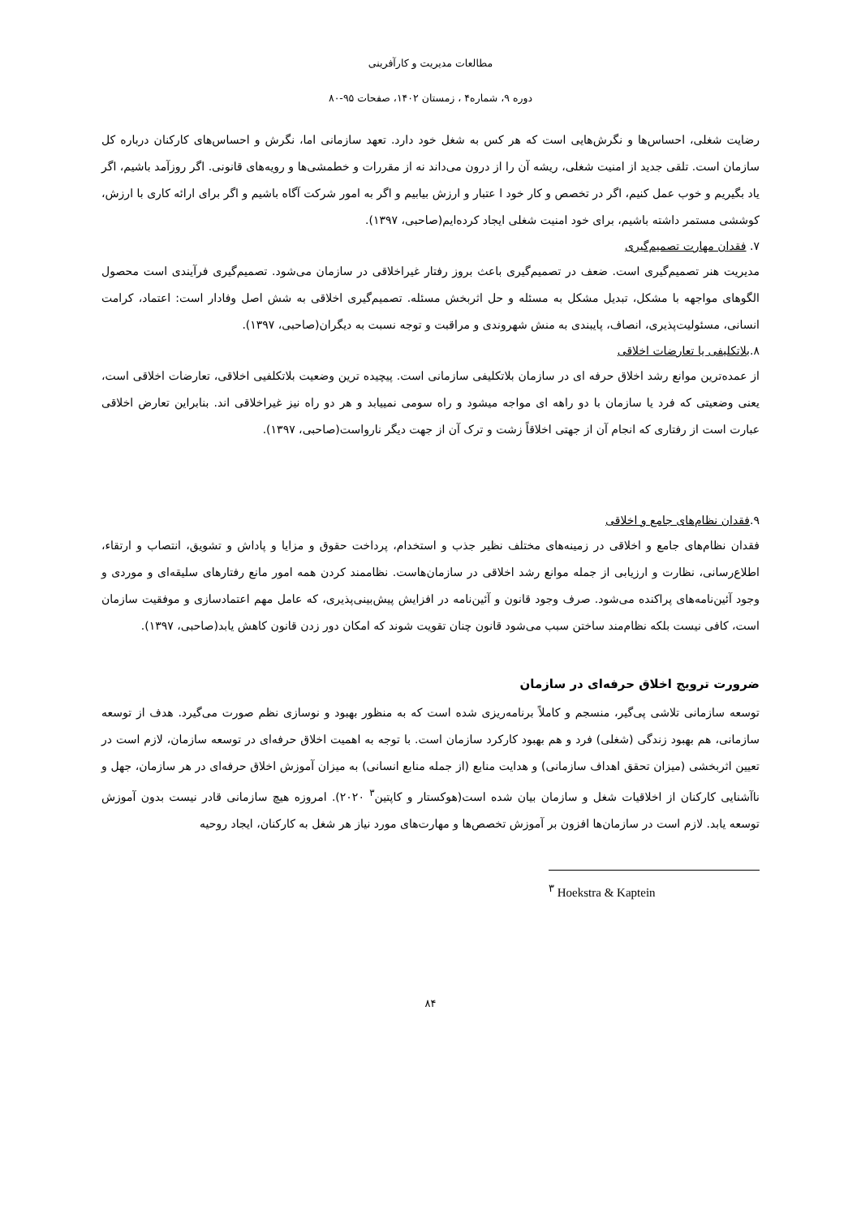مطالعات مدیریت و کارآفرینی
دوره ۹، شماره۴ ، زمستان ۱۴۰۲، صفحات ۹۵-۸۰
رضایت شغلی، احساس‌ها و نگرش‌هایی است که هر کس به شغل خود دارد. تعهد سازمانی اما، نگرش و احساس‌های کارکنان درباره کل سازمان است. تلقی جدید از امنیت شغلی، ریشه آن را از درون می‌داند نه از مقررات و خطمشی‌ها و رویه‌های قانونی. اگر روزآمد باشیم، اگر یاد بگیریم و خوب عمل کنیم، اگر در تخصص و کار خود ا عتبار و ارزش بیابیم و اگر به امور شرکت آگاه باشیم و اگر برای ارائه کاری با ارزش، کوششی مستمر داشته باشیم، برای خود امنیت شغلی ایجاد کرده‌ایم(صاحبی، ۱۳۹۷).
۷. فقدان مهارت تصمیم‌گیری
مدیریت هنر تصمیم‌گیری است. ضعف در تصمیم‌گیری باعث بروز رفتار غیراخلاقی در سازمان می‌شود. تصمیم‌گیری فرآیندی است محصول الگوهای مواجهه با مشکل، تبدیل مشکل به مسئله و حل اثربخش مسئله. تصمیم‌گیری اخلاقی به شش اصل وفادار است: اعتماد، کرامت انسانی، مسئولیت‌پذیری، انصاف، پایبندی به منش شهروندی و مراقبت و توجه نسبت به دیگران(صاحبی، ۱۳۹۷).
۸.بلاتکلیفی یا تعارضات اخلاقی
از عمده‌ترین موانع رشد اخلاق حرفه ای در سازمان بلاتکلیفی سازمانی است. پیچیده ترین وضعیت بلاتکلفیی اخلاقی، تعارضات اخلاقی است، یعنی وضعیتی که فرد یا سازمان با دو راهه ای مواجه میشود و راه سومی نمییابد و هر دو راه نیز غیراخلاقی اند. بنابراین تعارض اخلاقی عبارت است از رفتاری که انجام آن از جهتی اخلاقاً زشت و ترک آن از جهت دیگر نارواست(صاحبی، ۱۳۹۷).
۹.فقدان نظام‌های جامع و اخلاقی
فقدان نظام‌های جامع و اخلاقی در زمینه‌های مختلف نظیر جذب و استخدام، پرداخت حقوق و مزایا و پاداش و تشویق، انتصاب و ارتقاء، اطلاع‌رسانی، نظارت و ارزیابی از جمله موانع رشد اخلاقی در سازمان‌هاست. نظاممند کردن همه امور مانع رفتارهای سلیقه‌ای و موردی و وجود آئین‌نامه‌های پراکنده می‌شود. صرف وجود قانون و آئین‌نامه در افزایش پیش‌بینی‌پذیری، که عامل مهم اعتمادسازی و موفقیت سازمان است، کافی نیست بلکه نظام‌مند ساختن سبب می‌شود قانون چنان تقویت شوند که امکان دور زدن قانون کاهش یابد(صاحبی، ۱۳۹۷).
ضرورت ترویج اخلاق حرفه‌ای در سازمان
توسعه سازمانی تلاشی پی‌گیر، منسجم و کاملاً برنامه‌ریزی شده است که به منظور بهبود و نوسازی نظم صورت می‌گیرد. هدف از توسعه سازمانی، هم بهبود زندگی (شغلی) فرد و هم بهبود کارکرد سازمان است. با توجه به اهمیت اخلاق حرفه‌ای در توسعه سازمان، لازم است در تعیین اثربخشی (میزان تحقق اهداف سازمانی) و هدایت منابع (از جمله منابع انسانی) به میزان آموزش اخلاق حرفه‌ای در هر سازمان، جهل و ناآشنایی کارکنان از اخلاقیات شغل و سازمان بیان شده است(هوکستار و کاپتین<sup>۳</sup> ۲۰۲۰). امروزه هیچ سازمانی قادر نیست بدون آموزش توسعه یابد. لازم است در سازمان‌ها افزون بر آموزش تخصص‌ها و مهارت‌های مورد نیاز هر شغل به کارکنان، ایجاد روحیه
<sup>۳</sup> Hoekstra & Kaptein
۸۴